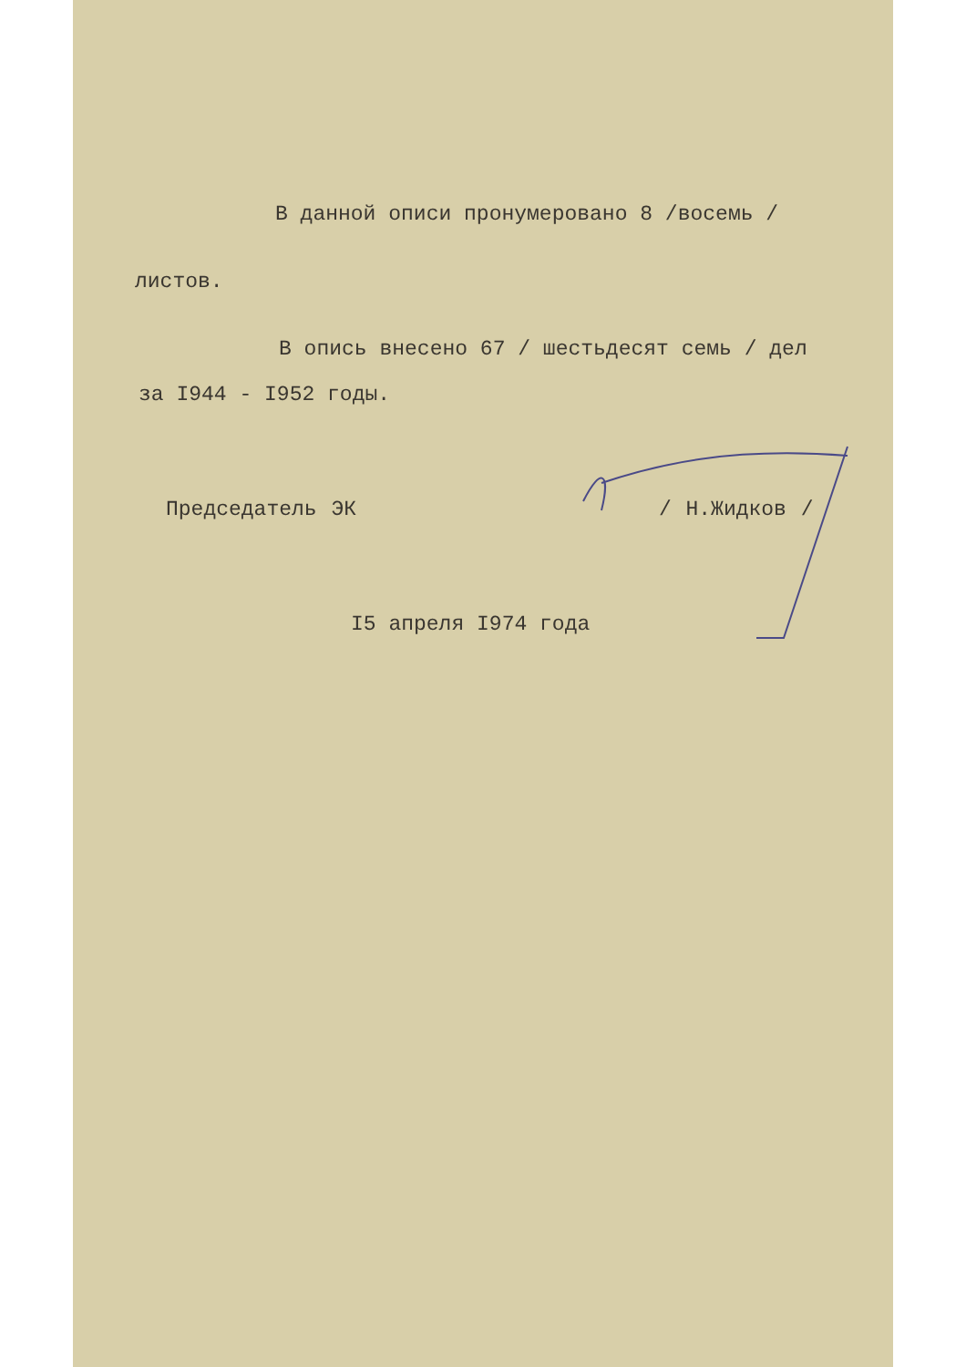В данной описи пронумеровано 8 /восемь /
листов.
В опись внесено 67 / шестьдесят семь / дел
за I944 - I952 годы.
Председатель ЭК / Н.Жидков /
I5 апреля I974 года